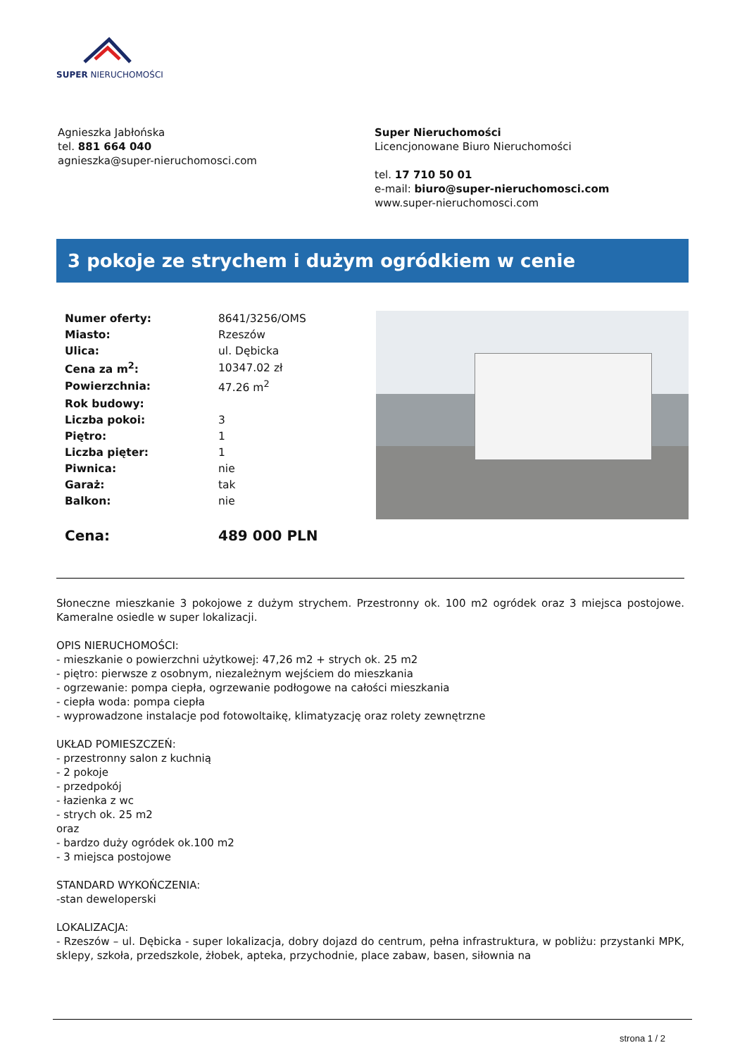SUPER NIERUCHOMOŚCI
Agnieszka Jabłońska
tel. 881 664 040
agnieszka@super-nieruchomosci.com
Super Nieruchomości
Licencjonowane Biuro Nieruchomości
tel. 17 710 50 01
e-mail: biuro@super-nieruchomosci.com
www.super-nieruchomosci.com
3 pokoje ze strychem i dużym ogródkiem w cenie
| Numer oferty: | 8641/3256/OMS |
| Miasto: | Rzeszów |
| Ulica: | ul. Dębicka |
| Cena za m<sup>2</sup>: | 10347.02 zł |
| Powierzchnia: | 47.26 m<sup>2</sup> |
| Rok budowy: | |
| Liczba pokoi: | 3 |
| Piętro: | 1 |
| Liczba pięter: | 1 |
| Piwnica: | nie |
| Garaż: | tak |
| Balkon: | nie |
| Cena: | 489 000 PLN |
Słoneczne mieszkanie 3 pokojowe z dużym strychem. Przestronny ok. 100 m2 ogródek oraz 3 miejsca postojowe. Kameralne osiedle w super lokalizacji.
OPIS NIERUCHOMOŚCI:
- mieszkanie o powierzchni użytkowej: 47,26 m2 + strych ok. 25 m2
- piętro: pierwsze z osobnym, niezależnym wejściem do mieszkania
- ogrzewanie: pompa ciepła, ogrzewanie podłogowe na całości mieszkania
- ciepła woda: pompa ciepła
- wyprowadzone instalacje pod fotowoltaikę, klimatyzację oraz rolety zewnętrzne
UKŁAD POMIESZCZEŃ:
- przestronny salon z kuchnią
- 2 pokoje
- przedpokój
- łazienka z wc
- strych ok. 25 m2
oraz
- bardzo duży ogródek ok.100 m2
- 3 miejsca postojowe
STANDARD WYKOŃCZENIA:
-stan deweloperski
LOKALIZACJA:
- Rzeszów – ul. Dębicka - super lokalizacja, dobry dojazd do centrum, pełna infrastruktura, w pobliżu: przystanki MPK, sklepy, szkoła, przedszkole, żłobek, apteka, przychodnie, place zabaw, basen, siłownia na
strona 1 / 2